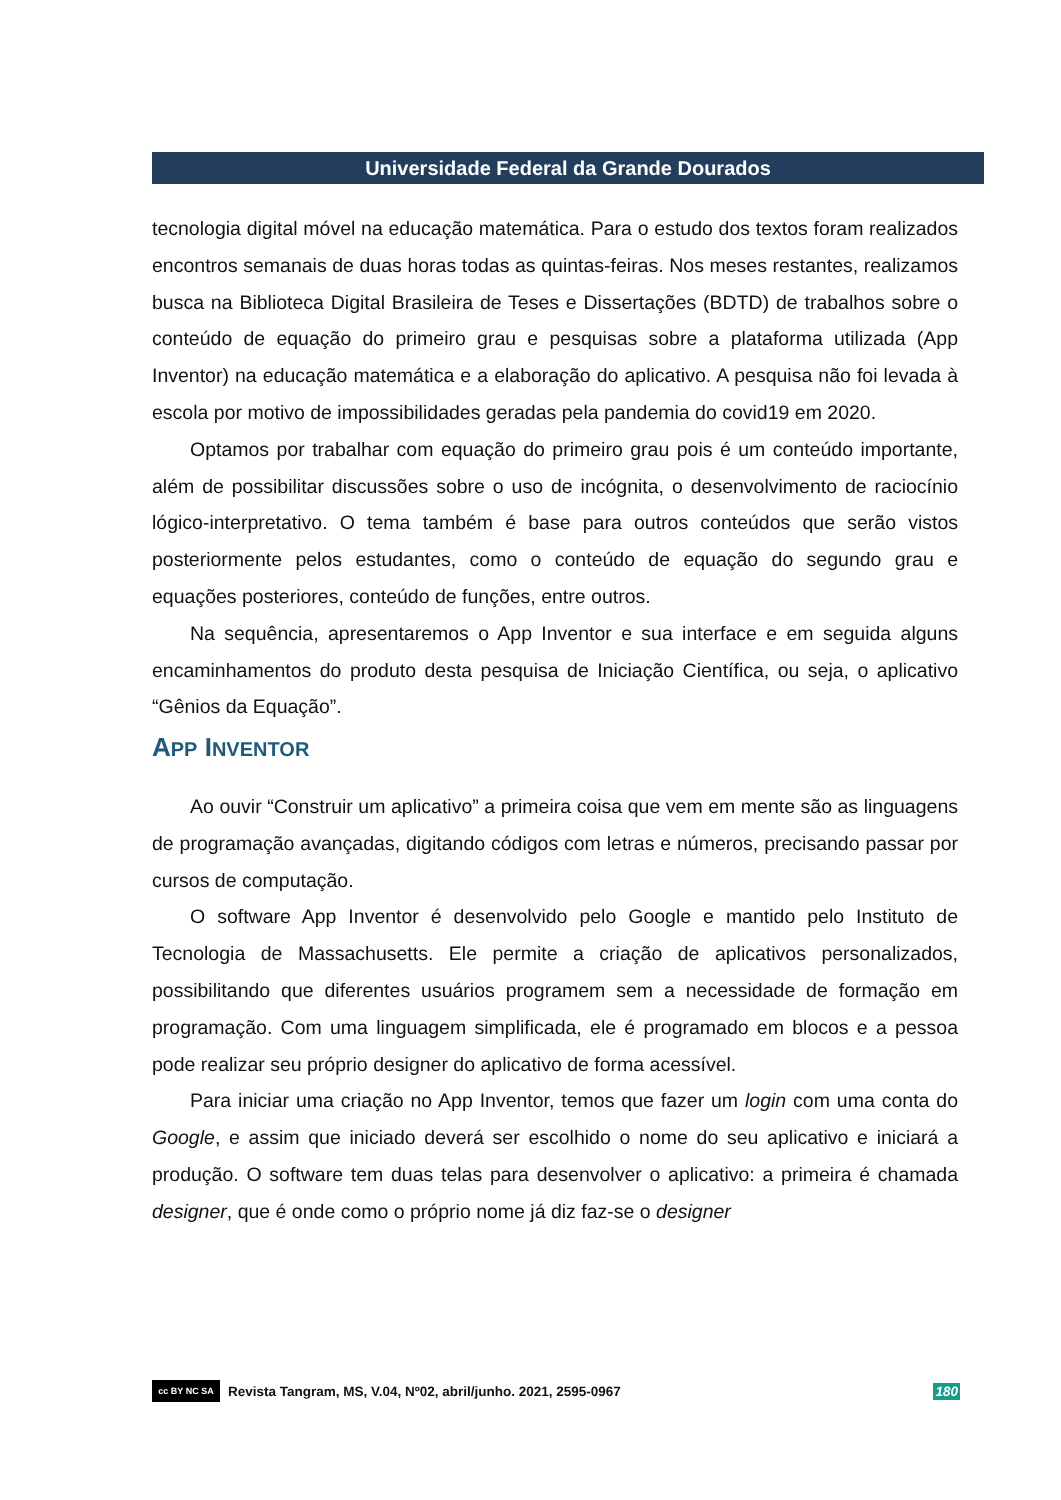Universidade Federal da Grande Dourados
tecnologia digital móvel na educação matemática. Para o estudo dos textos foram realizados encontros semanais de duas horas todas as quintas-feiras. Nos meses restantes, realizamos busca na Biblioteca Digital Brasileira de Teses e Dissertações (BDTD) de trabalhos sobre o conteúdo de equação do primeiro grau e pesquisas sobre a plataforma utilizada (App Inventor) na educação matemática e a elaboração do aplicativo. A pesquisa não foi levada à escola por motivo de impossibilidades geradas pela pandemia do covid19 em 2020.
Optamos por trabalhar com equação do primeiro grau pois é um conteúdo importante, além de possibilitar discussões sobre o uso de incógnita, o desenvolvimento de raciocínio lógico-interpretativo. O tema também é base para outros conteúdos que serão vistos posteriormente pelos estudantes, como o conteúdo de equação do segundo grau e equações posteriores, conteúdo de funções, entre outros.
Na sequência, apresentaremos o App Inventor e sua interface e em seguida alguns encaminhamentos do produto desta pesquisa de Iniciação Científica, ou seja, o aplicativo “Gênios da Equação”.
APP INVENTOR
Ao ouvir “Construir um aplicativo” a primeira coisa que vem em mente são as linguagens de programação avançadas, digitando códigos com letras e números, precisando passar por cursos de computação.
O software App Inventor é desenvolvido pelo Google e mantido pelo Instituto de Tecnologia de Massachusetts. Ele permite a criação de aplicativos personalizados, possibilitando que diferentes usuários programem sem a necessidade de formação em programação. Com uma linguagem simplificada, ele é programado em blocos e a pessoa pode realizar seu próprio designer do aplicativo de forma acessível.
Para iniciar uma criação no App Inventor, temos que fazer um login com uma conta do Google, e assim que iniciado deverá ser escolhido o nome do seu aplicativo e iniciará a produção. O software tem duas telas para desenvolver o aplicativo: a primeira é chamada designer, que é onde como o próprio nome já diz faz-se o designer
cc BY NC SA Revista Tangram, MS, V.04, Nº02, abril/junho. 2021, 2595-0967 180